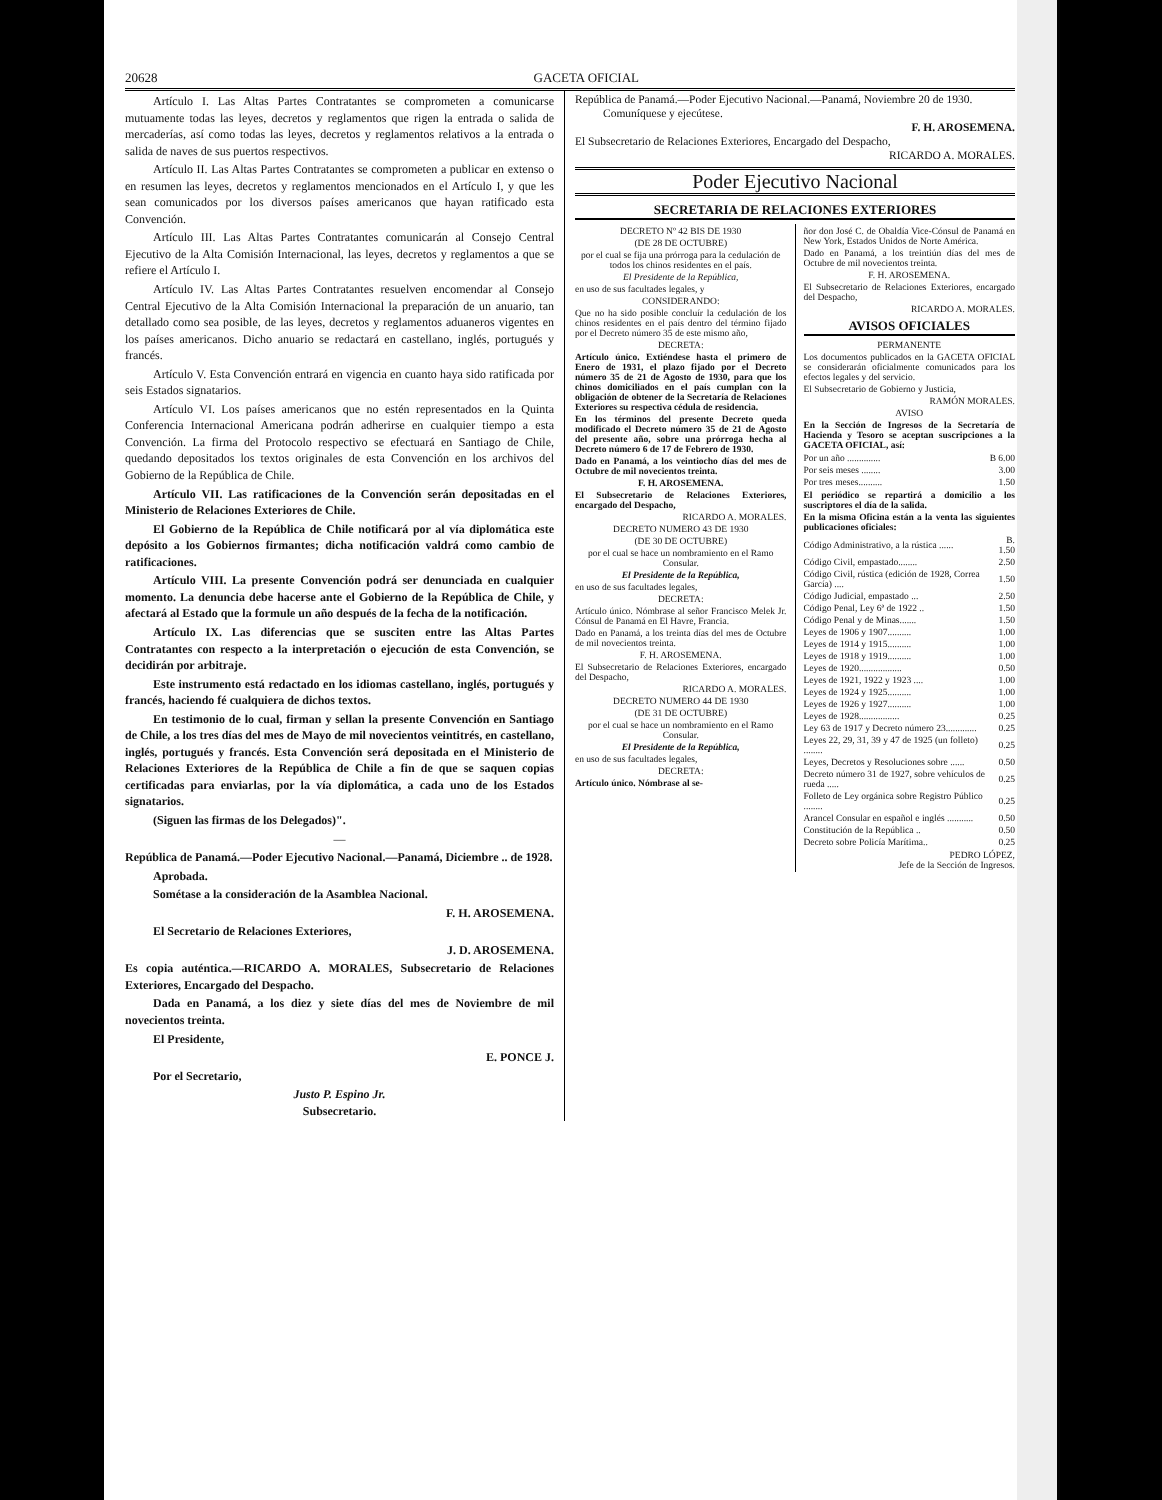20628 GACETA OFICIAL
Artículo I. Las Altas Partes Contratantes se comprometen a comunicarse mutuamente todas las leyes, decretos y reglamentos que rigen la entrada o salida de mercaderías, así como todas las leyes, decretos y reglamentos relativos a la entrada o salida de naves de sus puertos respectivos.
Artículo II. Las Altas Partes Contratantes se comprometen a publicar en extenso o en resumen las leyes, decretos y reglamentos mencionados en el Artículo I, y que les sean comunicados por los diversos países americanos que hayan ratificado esta Convención.
Artículo III. Las Altas Partes Contratantes comunicarán al Consejo Central Ejecutivo de la Alta Comisión Internacional, las leyes, decretos y reglamentos a que se refiere el Artículo I.
Artículo IV. Las Altas Partes Contratantes resuelven encomendar al Consejo Central Ejecutivo de la Alta Comisión Internacional la preparación de un anuario, tan detallado como sea posible, de las leyes, decretos y reglamentos aduaneros vigentes en los países americanos. Dicho anuario se redactará en castellano, inglés, portugués y francés.
Artículo V. Esta Convención entrará en vigencia en cuanto haya sido ratificada por seis Estados signatarios.
Artículo VI. Los países americanos que no estén representados en la Quinta Conferencia Internacional Americana podrán adherirse en cualquier tiempo a esta Convención. La firma del Protocolo respectivo se efectuará en Santiago de Chile, quedando depositados los textos originales de esta Convención en los archivos del Gobierno de la República de Chile.
Artículo VII. Las ratificaciones de la Convención serán depositadas en el Ministerio de Relaciones Exteriores de Chile.
El Gobierno de la República de Chile notificará por al vía diplomática este depósito a los Gobiernos firmantes; dicha notificación valdrá como cambio de ratificaciones.
Artículo VIII. La presente Convención podrá ser denunciada en cualquier momento. La denuncia debe hacerse ante el Gobierno de la República de Chile, y afectará al Estado que la formule un año después de la fecha de la notificación.
Artículo IX. Las diferencias que se susciten entre las Altas Partes Contratantes con respecto a la interpretación o ejecución de esta Convención, se decidirán por arbitraje.
Este instrumento está redactado en los idiomas castellano, inglés, portugués y francés, haciendo fé cualquiera de dichos textos.
En testimonio de lo cual, firman y sellan la presente Convención en Santiago de Chile, a los tres días del mes de Mayo de mil novecientos veintitrés, en castellano, inglés, portugués y francés. Esta Convención será depositada en el Ministerio de Relaciones Exteriores de la República de Chile a fin de que se saquen copias certificadas para enviarlas, por la vía diplomática, a cada uno de los Estados signatarios.
(Siguen las firmas de los Delegados)".
—
República de Panamá.—Poder Ejecutivo Nacional.—Panamá, Diciembre .. de 1928.
Aprobada.
Sométase a la consideración de la Asamblea Nacional.
F. H. AROSEMENA.
El Secretario de Relaciones Exteriores,
J. D. AROSEMENA.
Es copia auténtica.—RICARDO A. MORALES, Subsecretario de Relaciones Exteriores, Encargado del Despacho.
Dada en Panamá, a los diez y siete días del mes de Noviembre de mil novecientos treinta.
El Presidente,
E. PONCE J.
Por el Secretario,
Justo P. Espino Jr.
Subsecretario.
República de Panamá.—Poder Ejecutivo Nacional.—Panamá, Noviembre 20 de 1930.
Comuníquese y ejecútese.
F. H. AROSEMENA.
El Subsecretario de Relaciones Exteriores, Encargado del Despacho,
RICARDO A. MORALES.
Poder Ejecutivo Nacional
SECRETARIA DE RELACIONES EXTERIORES
DECRETO Nº 42 BIS DE 1930
(DE 28 DE OCTUBRE)
por el cual se fija una prórroga para la cedulación de todos los chinos residentes en el país.
El Presidente de la República,
en uso de sus facultades legales, y
CONSIDERANDO:
Que no ha sido posible concluír la cedulación de los chinos residentes en el país dentro del término fijado por el Decreto número 35 de este mismo año,
DECRETA:
Artículo único. Extiéndese hasta el primero de Enero de 1931, el plazo fijado por el Decreto número 35 de 21 de Agosto de 1930, para que los chinos domiciliados en el país cumplan con la obligación de obtener de la Secretaría de Relaciones Exteriores su respectiva cédula de residencia.
En los términos del presente Decreto queda modificado el Decreto número 35 de 21 de Agosto del presente año, sobre una prórroga hecha al Decreto número 6 de 17 de Febrero de 1930.
Dado en Panamá, a los veintiocho días del mes de Octubre de mil novecientos treinta.
F. H. AROSEMENA.
El Subsecretario de Relaciones Exteriores, encargado del Despacho,
RICARDO A. MORALES.
DECRETO NUMERO 43 DE 1930
(DE 30 DE OCTUBRE)
por el cual se hace un nombramiento en el Ramo Consular.
El Presidente de la República,
en uso de sus facultades legales,
DECRETA:
Artículo único. Nómbrase al señor Francisco Melek Jr. Cónsul de Panamá en El Havre, Francia.
Dado en Panamá, a los treinta días del mes de Octubre de mil novecientos treinta.
F. H. AROSEMENA.
El Subsecretario de Relaciones Exteriores, encargado del Despacho,
RICARDO A. MORALES.
DECRETO NUMERO 44 DE 1930
(DE 31 DE OCTUBRE)
por el cual se hace un nombramiento en el Ramo Consular.
El Presidente de la República,
en uso de sus facultades legales,
DECRETA:
Artículo único. Nómbrase al se-
ñor don José C. de Obaldía Vice-Cónsul de Panamá en New York, Estados Unidos de Norte América.
Dado en Panamá, a los treintiún días del mes de Octubre de mil novecientos treinta.
F. H. AROSEMENA.
El Subsecretario de Relaciones Exteriores, encargado del Despacho,
RICARDO A. MORALES.
AVISOS OFICIALES
PERMANENTE
Los documentos publicados en la GACETA OFICIAL se considerarán oficialmente comunicados para los efectos legales y del servicio.
El Subsecretario de Gobierno y Justicia,
RAMÓN MORALES.
AVISO
En la Sección de Ingresos de la Secretaría de Hacienda y Tesoro se aceptan suscripciones a la GACETA OFICIAL, así:
| Por un año .............. | B 6.00 |
| Por seis meses ........ | 3.00 |
| Por tres meses.......... | 1.50 |
El periódico se repartirá a domicilio a los suscriptores el día de la salida.
En la misma Oficina están a la venta las siguientes publicaciones oficiales:
| Código Administrativo, a la rústica ...... | B. 1.50 |
| Código Civil, empastado........ | 2.50 |
| Código Civil, rústica (edición de 1928, Correa García) .... | 1.50 |
| Código Judicial, empastado ... | 2.50 |
| Código Penal, Ley 6ª de 1922 .. | 1.50 |
| Código Penal y de Minas....... | 1.50 |
| Leyes de 1906 y 1907.......... | 1.00 |
| Leyes de 1914 y 1915.......... | 1.00 |
| Leyes de 1918 y 1919.......... | 1.00 |
| Leyes de 1920.................. | 0.50 |
| Leyes de 1921, 1922 y 1923 .... | 1.00 |
| Leyes de 1924 y 1925.......... | 1.00 |
| Leyes de 1926 y 1927.......... | 1.00 |
| Leyes de 1928................. | 0.25 |
| Ley 63 de 1917 y Decreto número 23............. | 0.25 |
| Leyes 22, 29, 31, 39 y 47 de 1925 (un folleto) ........ | 0.25 |
| Leyes, Decretos y Resoluciones sobre ...... | 0.50 |
| Decreto número 31 de 1927, sobre vehículos de rueda ..... | 0.25 |
| Folleto de Ley orgánica sobre Registro Público ........ | 0.25 |
| Arancel Consular en español e inglés ........... | 0.50 |
| Constitución de la República .. | 0.50 |
| Decreto sobre Policía Marítima.. | 0.25 |
PEDRO LÓPEZ,
Jefe de la Sección de Ingresos.